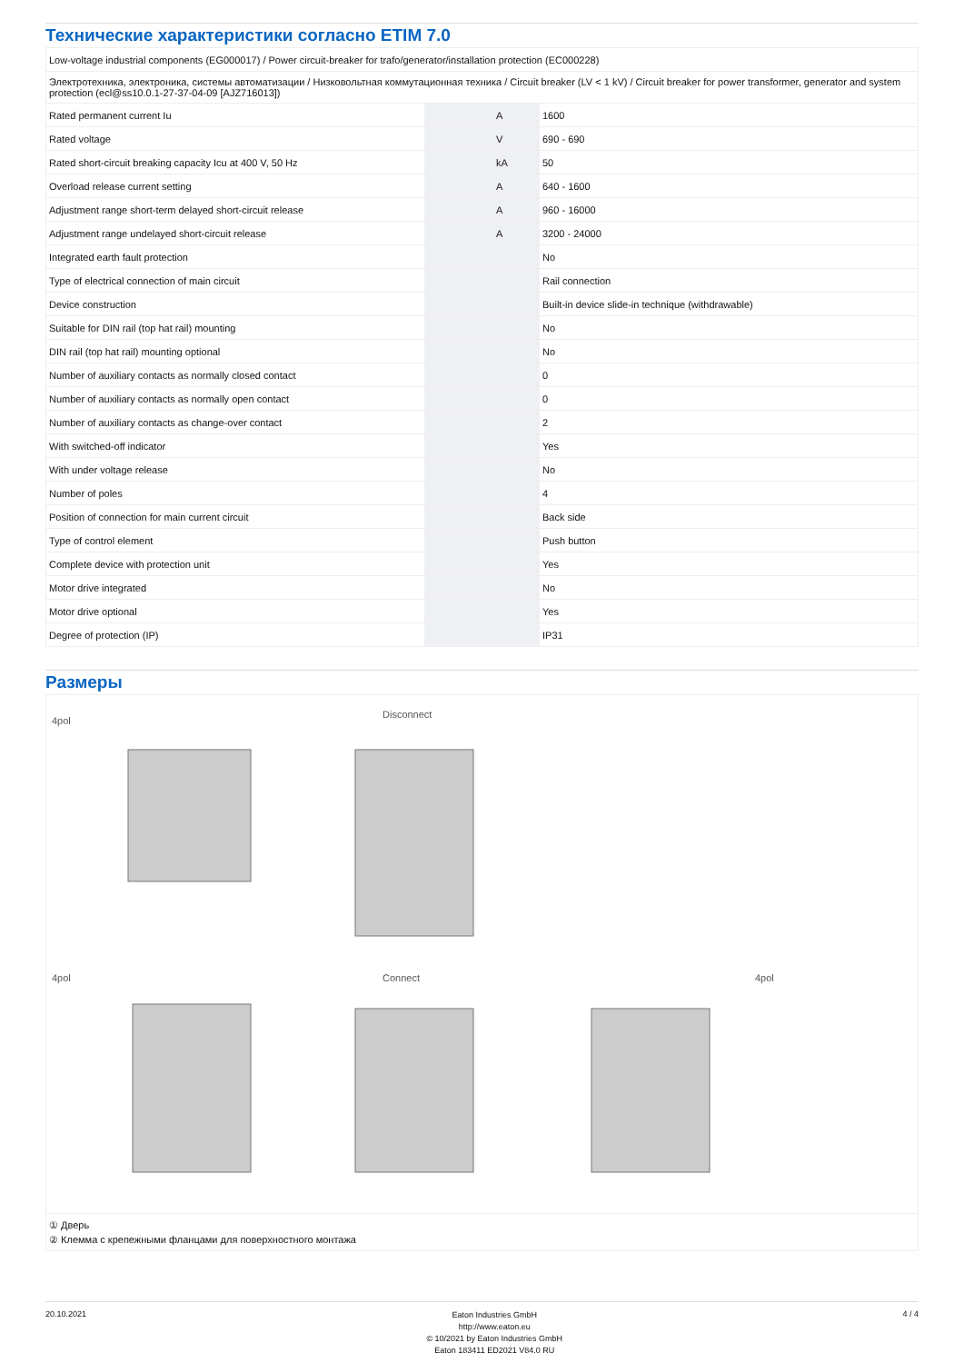Технические характеристики согласно ETIM 7.0
| Low-voltage industrial components (EG000017) / Power circuit-breaker for trafo/generator/installation protection (EC000228) | | | |
| Электротехника, электроника, системы автоматизации / Низковольтная коммутационная техника / Circuit breaker (LV < 1 kV) / Circuit breaker for power transformer, generator and system protection (ecl@ss10.0.1-27-37-04-09 [AJZ716013]) | | | |
| Rated permanent current Iu | | A | 1600 |
| Rated voltage | | V | 690 - 690 |
| Rated short-circuit breaking capacity Icu at 400 V, 50 Hz | | kA | 50 |
| Overload release current setting | | A | 640 - 1600 |
| Adjustment range short-term delayed short-circuit release | | A | 960 - 16000 |
| Adjustment range undelayed short-circuit release | | A | 3200 - 24000 |
| Integrated earth fault protection | | | No |
| Type of electrical connection of main circuit | | | Rail connection |
| Device construction | | | Built-in device slide-in technique (withdrawable) |
| Suitable for DIN rail (top hat rail) mounting | | | No |
| DIN rail (top hat rail) mounting optional | | | No |
| Number of auxiliary contacts as normally closed contact | | | 0 |
| Number of auxiliary contacts as normally open contact | | | 0 |
| Number of auxiliary contacts as change-over contact | | | 2 |
| With switched-off indicator | | | Yes |
| With under voltage release | | | No |
| Number of poles | | | 4 |
| Position of connection for main current circuit | | | Back side |
| Type of control element | | | Push button |
| Complete device with protection unit | | | Yes |
| Motor drive integrated | | | No |
| Motor drive optional | | | Yes |
| Degree of protection (IP) | | | IP31 |
Размеры
4pol
Disconnect
4pol
Connect
4pol
① Дверь
② Клемма с крепежными фланцами для поверхностного монтажа
20.10.2021
Eaton Industries GmbH
http://www.eaton.eu
© 10/2021 by Eaton Industries GmbH
Eaton 183411 ED2021 V84.0 RU
4 / 4